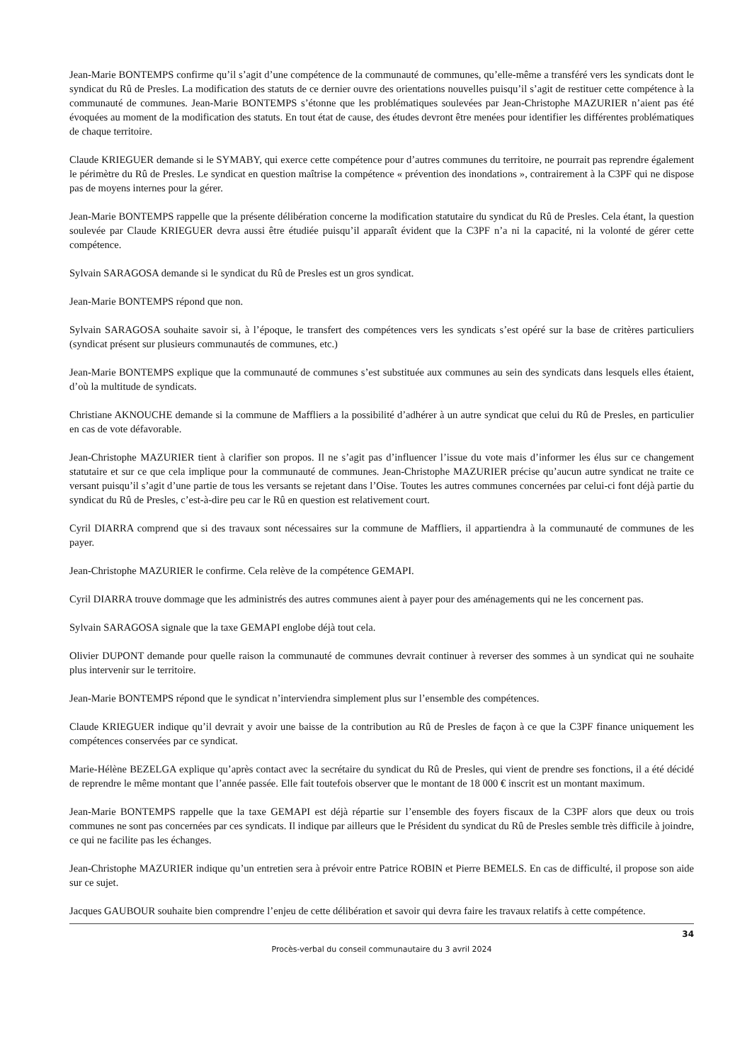Jean-Marie BONTEMPS confirme qu’il s’agit d’une compétence de la communauté de communes, qu’elle-même a transféré vers les syndicats dont le syndicat du Rû de Presles. La modification des statuts de ce dernier ouvre des orientations nouvelles puisqu’il s’agit de restituer cette compétence à la communauté de communes. Jean-Marie BONTEMPS s’étonne que les problématiques soulevées par Jean-Christophe MAZURIER n’aient pas été évoquées au moment de la modification des statuts. En tout état de cause, des études devront être menées pour identifier les différentes problématiques de chaque territoire.
Claude KRIEGUER demande si le SYMABY, qui exerce cette compétence pour d’autres communes du territoire, ne pourrait pas reprendre également le périmètre du Rû de Presles. Le syndicat en question maîtrise la compétence « prévention des inondations », contrairement à la C3PF qui ne dispose pas de moyens internes pour la gérer.
Jean-Marie BONTEMPS rappelle que la présente délibération concerne la modification statutaire du syndicat du Rû de Presles. Cela étant, la question soulevée par Claude KRIEGUER devra aussi être étudiée puisqu’il apparaît évident que la C3PF n’a ni la capacité, ni la volonté de gérer cette compétence.
Sylvain SARAGOSA demande si le syndicat du Rû de Presles est un gros syndicat.
Jean-Marie BONTEMPS répond que non.
Sylvain SARAGOSA souhaite savoir si, à l’époque, le transfert des compétences vers les syndicats s’est opéré sur la base de critères particuliers (syndicat présent sur plusieurs communautés de communes, etc.)
Jean-Marie BONTEMPS explique que la communauté de communes s’est substituée aux communes au sein des syndicats dans lesquels elles étaient, d’où la multitude de syndicats.
Christiane AKNOUCHE demande si la commune de Maffliers a la possibilité d’adhérer à un autre syndicat que celui du Rû de Presles, en particulier en cas de vote défavorable.
Jean-Christophe MAZURIER tient à clarifier son propos. Il ne s’agit pas d’influencer l’issue du vote mais d’informer les élus sur ce changement statutaire et sur ce que cela implique pour la communauté de communes. Jean-Christophe MAZURIER précise qu’aucun autre syndicat ne traite ce versant puisqu’il s’agit d’une partie de tous les versants se rejetant dans l’Oise. Toutes les autres communes concernées par celui-ci font déjà partie du syndicat du Rû de Presles, c’est-à-dire peu car le Rû en question est relativement court.
Cyril DIARRA comprend que si des travaux sont nécessaires sur la commune de Maffliers, il appartiendra à la communauté de communes de les payer.
Jean-Christophe MAZURIER le confirme. Cela relève de la compétence GEMAPI.
Cyril DIARRA trouve dommage que les administrés des autres communes aient à payer pour des aménagements qui ne les concernent pas.
Sylvain SARAGOSA signale que la taxe GEMAPI englobe déjà tout cela.
Olivier DUPONT demande pour quelle raison la communauté de communes devrait continuer à reverser des sommes à un syndicat qui ne souhaite plus intervenir sur le territoire.
Jean-Marie BONTEMPS répond que le syndicat n’interviendra simplement plus sur l’ensemble des compétences.
Claude KRIEGUER indique qu’il devrait y avoir une baisse de la contribution au Rû de Presles de façon à ce que la C3PF finance uniquement les compétences conservées par ce syndicat.
Marie-Hélène BEZELGA explique qu’après contact avec la secrétaire du syndicat du Rû de Presles, qui vient de prendre ses fonctions, il a été décidé de reprendre le même montant que l’année passée. Elle fait toutefois observer que le montant de 18 000 € inscrit est un montant maximum.
Jean-Marie BONTEMPS rappelle que la taxe GEMAPI est déjà répartie sur l’ensemble des foyers fiscaux de la C3PF alors que deux ou trois communes ne sont pas concernées par ces syndicats. Il indique par ailleurs que le Président du syndicat du Rû de Presles semble très difficile à joindre, ce qui ne facilite pas les échanges.
Jean-Christophe MAZURIER indique qu’un entretien sera à prévoir entre Patrice ROBIN et Pierre BEMELS. En cas de difficulté, il propose son aide sur ce sujet.
Jacques GAUBOUR souhaite bien comprendre l’enjeu de cette délibération et savoir qui devra faire les travaux relatifs à cette compétence.
34
Procès-verbal du conseil communautaire du 3 avril 2024